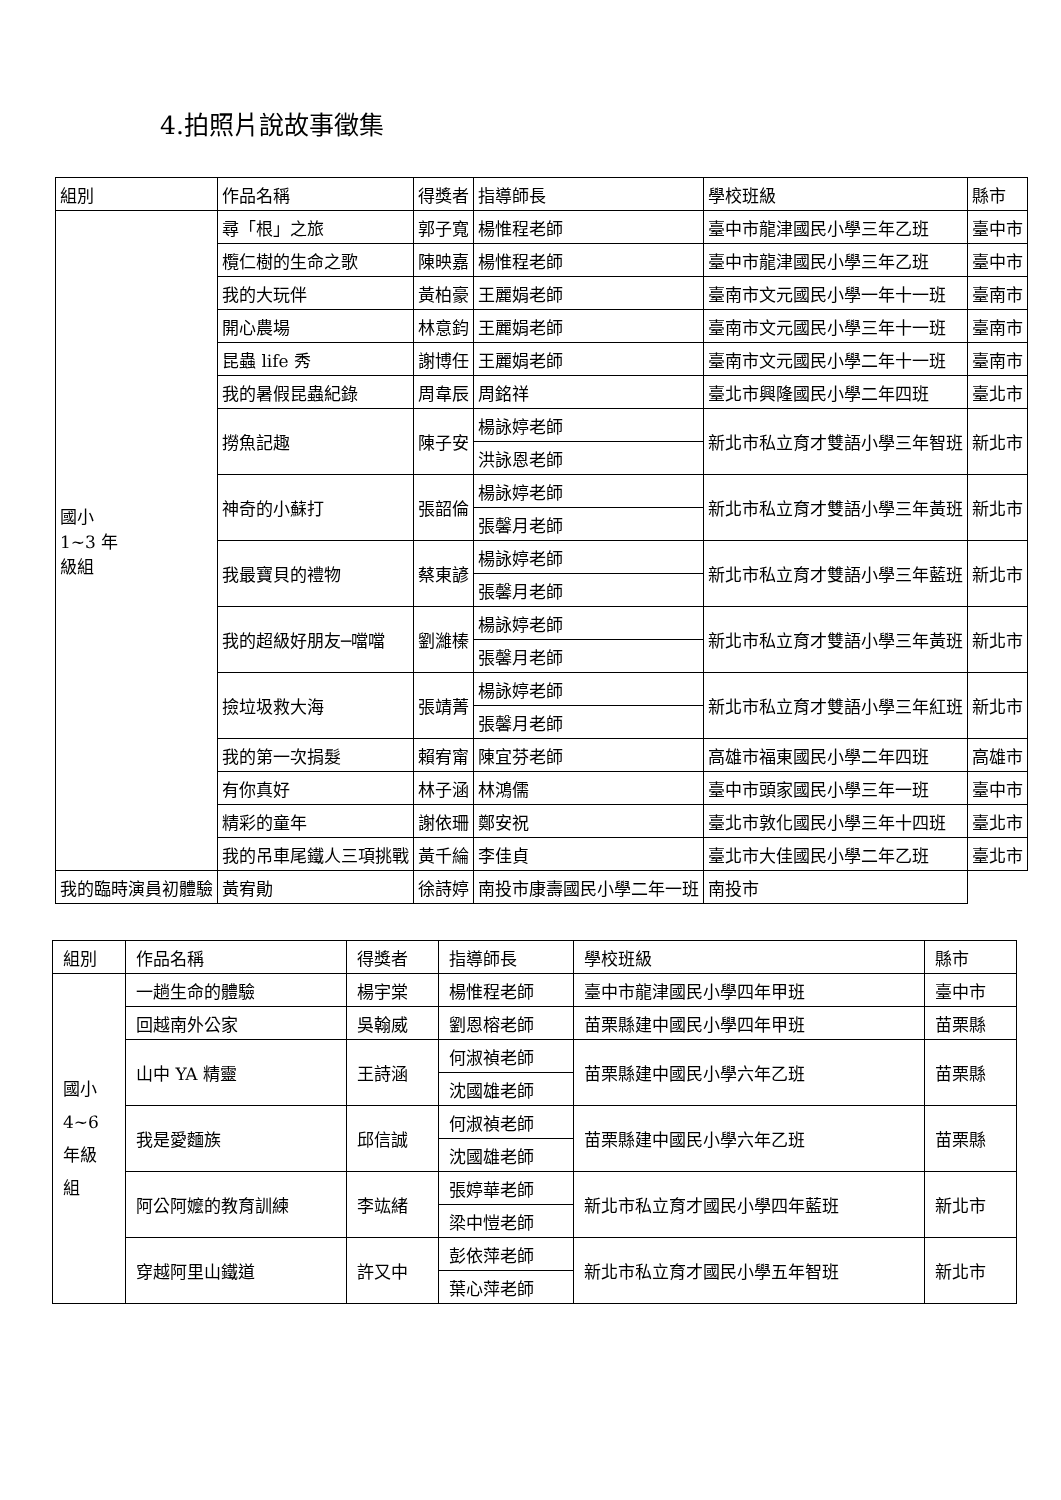4.拍照片說故事徵集
| 組別 | 作品名稱 | 得獎者 | 指導師長 | 學校班級 | 縣市 |
| --- | --- | --- | --- | --- | --- |
| 國小 1~3 年 級組 | 尋「根」之旅 | 郭子寬 | 楊惟程老師 | 臺中市龍津國民小學三年乙班 | 臺中市 |
| | 欖仁樹的生命之歌 | 陳映嘉 | 楊惟程老師 | 臺中市龍津國民小學三年乙班 | 臺中市 |
| | 我的大玩伴 | 黃柏豪 | 王麗娟老師 | 臺南市文元國民小學一年十一班 | 臺南市 |
| | 開心農場 | 林意鈞 | 王麗娟老師 | 臺南市文元國民小學三年十一班 | 臺南市 |
| | 昆蟲 life 秀 | 謝博任 | 王麗娟老師 | 臺南市文元國民小學二年十一班 | 臺南市 |
| | 我的暑假昆蟲紀錄 | 周韋辰 | 周銘祥 | 臺北市興隆國民小學二年四班 | 臺北市 |
| | 撈魚記趣 | 陳子安 | 楊詠婷老師 | 新北市私立育才雙語小學三年智班 | 新北市 |
| | | | 洪詠恩老師 | | |
| | 神奇的小蘇打 | 張韶倫 | 楊詠婷老師 | 新北市私立育才雙語小學三年黃班 | 新北市 |
| | | | 張馨月老師 | | |
| | 我最寶貝的禮物 | 蔡東諺 | 楊詠婷老師 | 新北市私立育才雙語小學三年藍班 | 新北市 |
| | | | 張馨月老師 | | |
| | 我的超級好朋友─噹噹 | 劉濰榛 | 楊詠婷老師 | 新北市私立育才雙語小學三年黃班 | 新北市 |
| | | | 張馨月老師 | | |
| | 撿垃圾救大海 | 張靖菁 | 楊詠婷老師 | 新北市私立育才雙語小學三年紅班 | 新北市 |
| | | | 張馨月老師 | | |
| | 我的第一次捐髮 | 賴宥甯 | 陳宜芬老師 | 高雄市福東國民小學二年四班 | 高雄市 |
| | 有你真好 | 林子涵 | 林鴻儒 | 臺中市頭家國民小學三年一班 | 臺中市 |
| | 精彩的童年 | 謝依珊 | 鄭安祝 | 臺北市敦化國民小學三年十四班 | 臺北市 |
| | 我的吊車尾鐵人三項挑戰 | 黃千綸 | 李佳貞 | 臺北市大佳國民小學二年乙班 | 臺北市 |
| 我的臨時演員初體驗 | 黃宥勛 | 徐詩婷 | 南投市康壽國民小學二年一班 | 南投市 | |
| 組別 | 作品名稱 | 得獎者 | 指導師長 | 學校班級 | 縣市 |
| --- | --- | --- | --- | --- | --- |
| 國小 4~6 年級 組 | 一趟生命的體驗 | 楊宇棠 | 楊惟程老師 | 臺中市龍津國民小學四年甲班 | 臺中市 |
| | 回越南外公家 | 吳翰威 | 劉恩榕老師 | 苗栗縣建中國民小學四年甲班 | 苗栗縣 |
| | 山中 YA 精靈 | 王詩涵 | 何淑禎老師 | 苗栗縣建中國民小學六年乙班 | 苗栗縣 |
| | | | 沈國雄老師 | | |
| | 我是愛麵族 | 邱信誠 | 何淑禎老師 | 苗栗縣建中國民小學六年乙班 | 苗栗縣 |
| | | | 沈國雄老師 | | |
| | 阿公阿嬤的教育訓練 | 李竑緒 | 張婷華老師 | 新北市私立育才國民小學四年藍班 | 新北市 |
| | | | 梁中愷老師 | | |
| | 穿越阿里山鐵道 | 許又中 | 彭依萍老師 | 新北市私立育才國民小學五年智班 | 新北市 |
| | | | 葉心萍老師 | | |